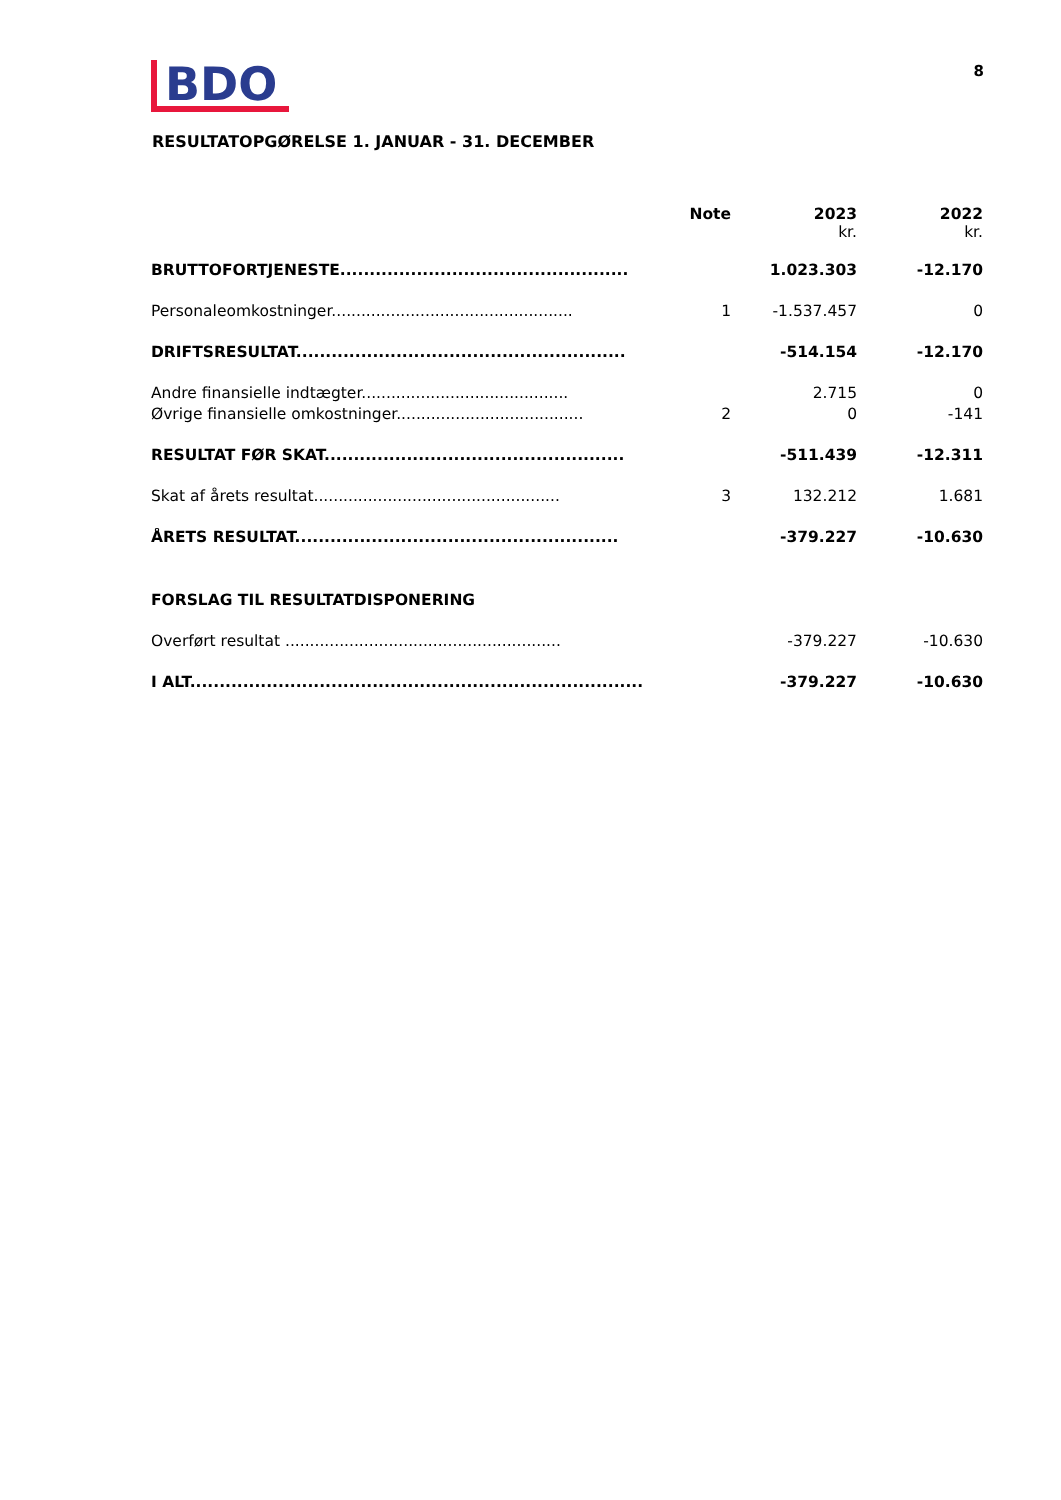BDO
8
RESULTATOPGØRELSE 1. JANUAR - 31. DECEMBER
| | Note | 2023 kr. | 2022 kr. |
| --- | --- | --- | --- |
| BRUTTOFORTJENESTE................................................. | | 1.023.303 | -12.170 |
| Personaleomkostninger................................................. | 1 | -1.537.457 | 0 |
| DRIFTSRESULTAT........................................................ | | -514.154 | -12.170 |
| Andre finansielle indtægter.......................................... | | 2.715 | 0 |
| Øvrige finansielle omkostninger...................................... | 2 | 0 | -141 |
| RESULTAT FØR SKAT................................................... | | -511.439 | -12.311 |
| Skat af årets resultat.................................................. | 3 | 132.212 | 1.681 |
| ÅRETS RESULTAT....................................................... | | -379.227 | -10.630 |
| FORSLAG TIL RESULTATDISPONERING | | | |
| Overført resultat ........................................................ | | -379.227 | -10.630 |
| I ALT............................................................................. | | -379.227 | -10.630 |